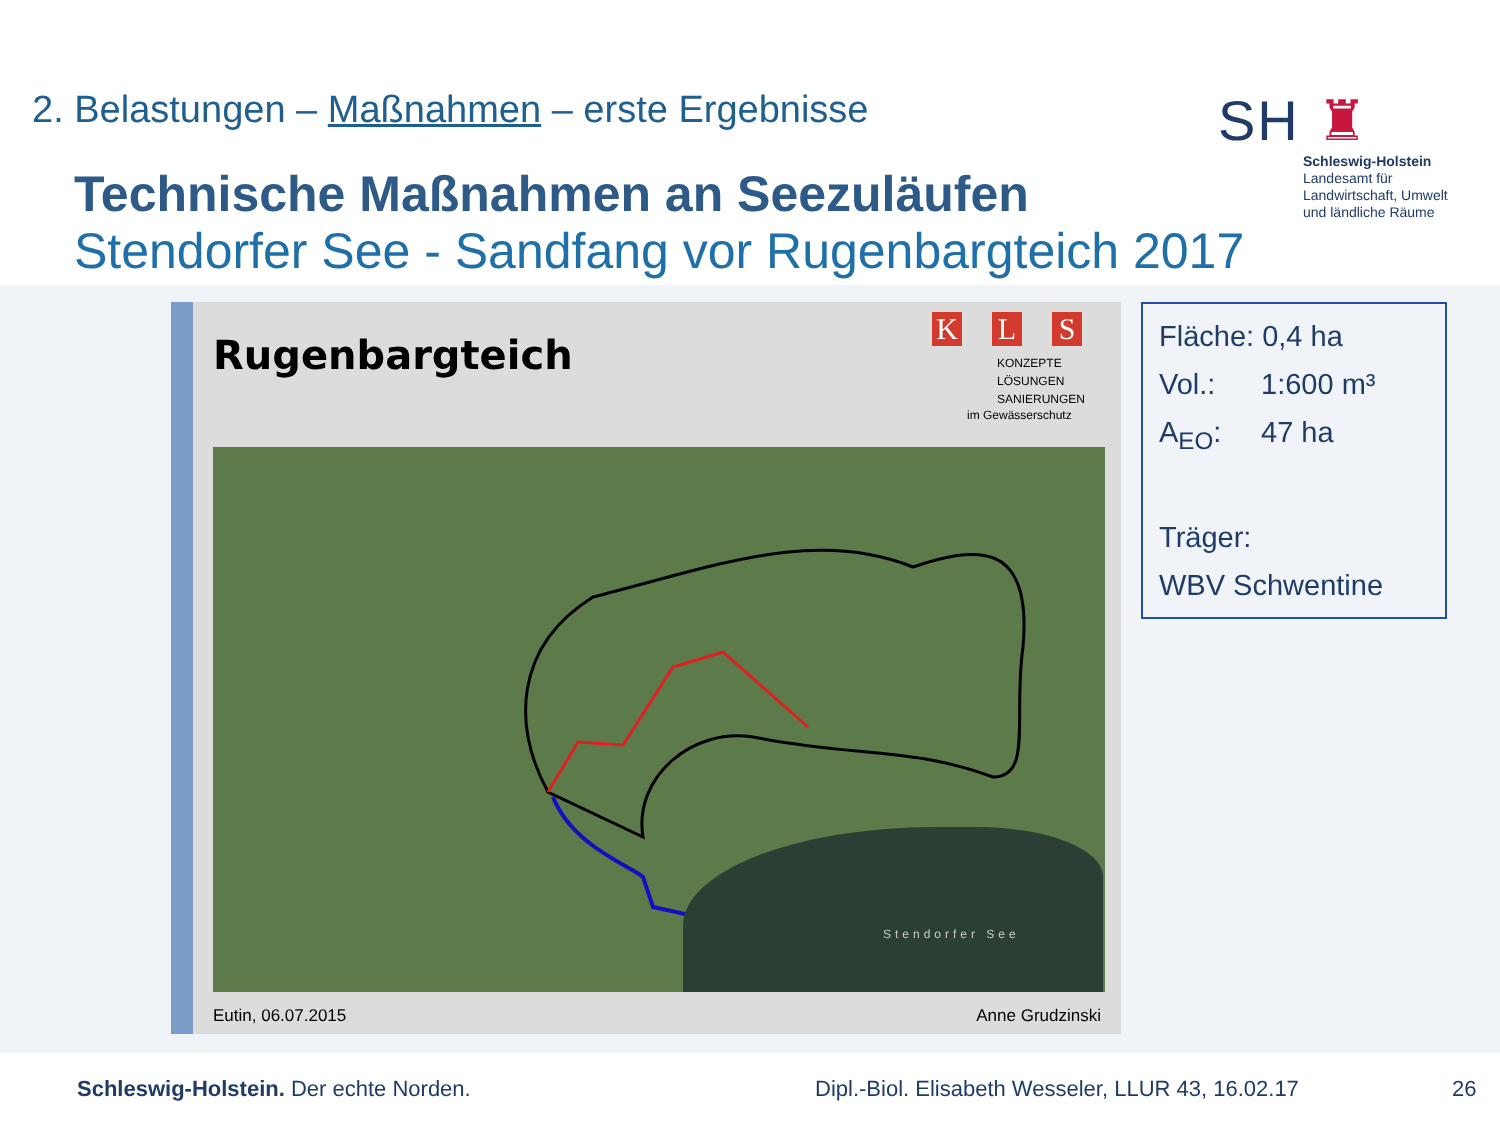2. Belastungen – Maßnahmen – erste Ergebnisse
Technische Maßnahmen an Seezuläufen
Stendorfer See - Sandfang vor Rugenbargteich 2017
SH ♜
Schleswig-Holstein
Landesamt für
Landwirtschaft, Umwelt
und ländliche Räume
Rugenbargteich
K L S
KONZEPTE
LÖSUNGEN
SANIERUNGEN
im Gewässerschutz
Stendorfer See
Eutin, 06.07.2015 Anne Grudzinski
Fläche: 0,4 ha
Vol.: 1:600 m³
A<sub>EO</sub>: 47 ha
Träger:
WBV Schwentine
Schleswig-Holstein. Der echte Norden. Dipl.-Biol. Elisabeth Wesseler, LLUR 43, 16.02.17
26